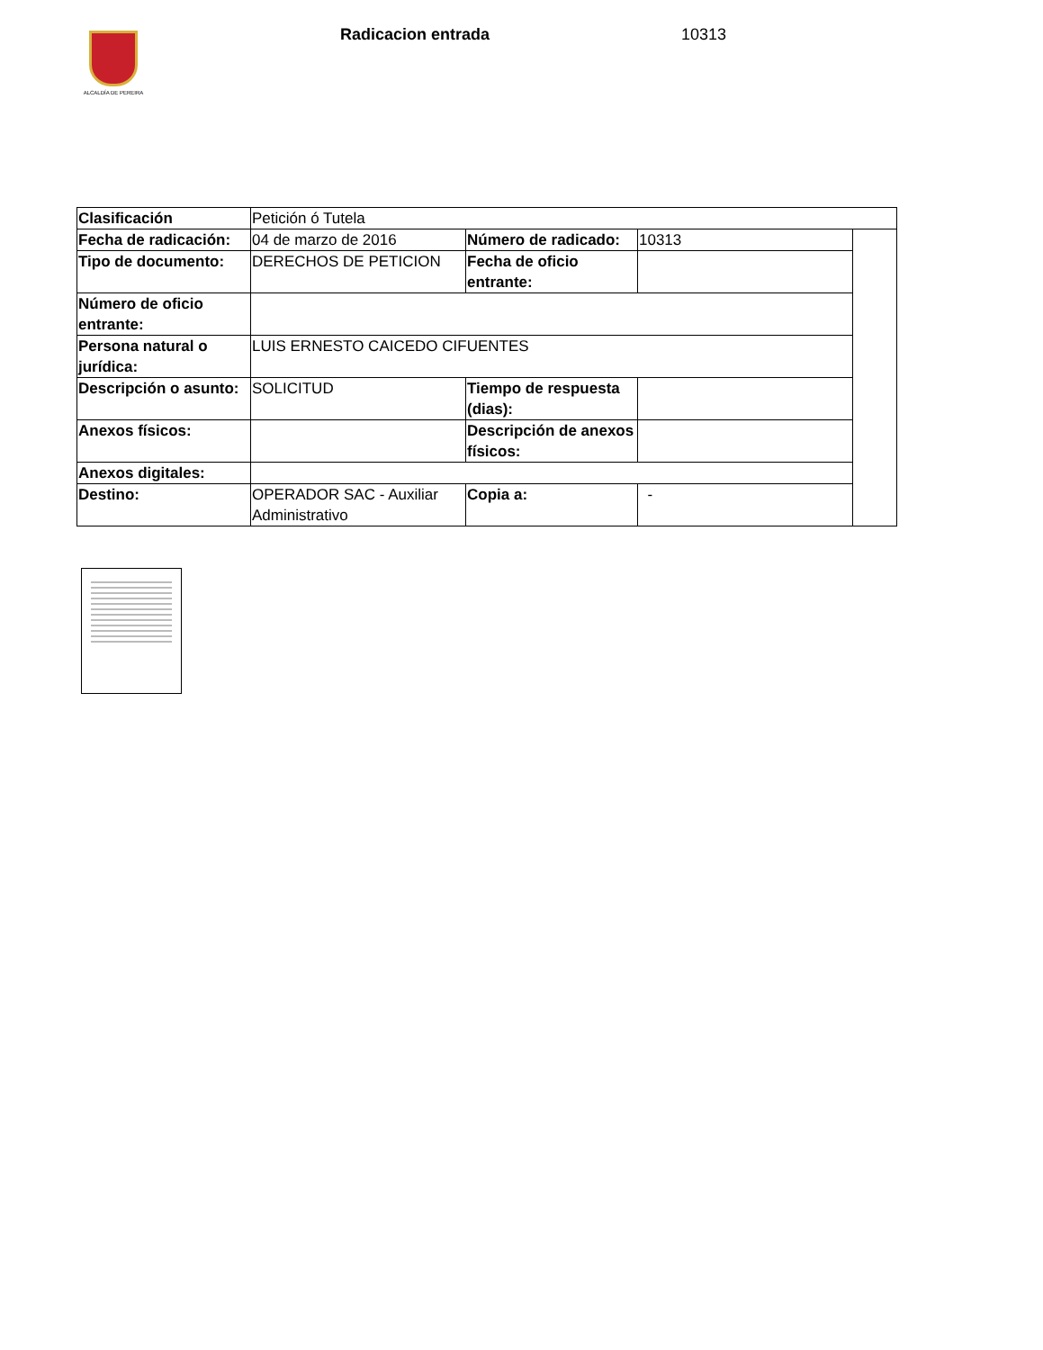ALCALDÍA DE PEREIRA Radicacion entrada 10313
| Clasificación | Petición ó Tutela | | | |
| Fecha de radicación: | 04 de marzo de 2016 | Número de radicado: | 10313 | |
| Tipo de documento: | DERECHOS DE PETICION | Fecha de oficio entrante: | | |
| Número de oficio entrante: | | | | |
| Persona natural o jurídica: | LUIS ERNESTO CAICEDO CIFUENTES | | | |
| Descripción o asunto: | SOLICITUD | Tiempo de respuesta (dias): | | |
| Anexos físicos: | | Descripción de anexos físicos: | | |
| Anexos digitales: | | | | |
| Destino: | OPERADOR SAC - Auxiliar Administrativo | Copia a: | - | |